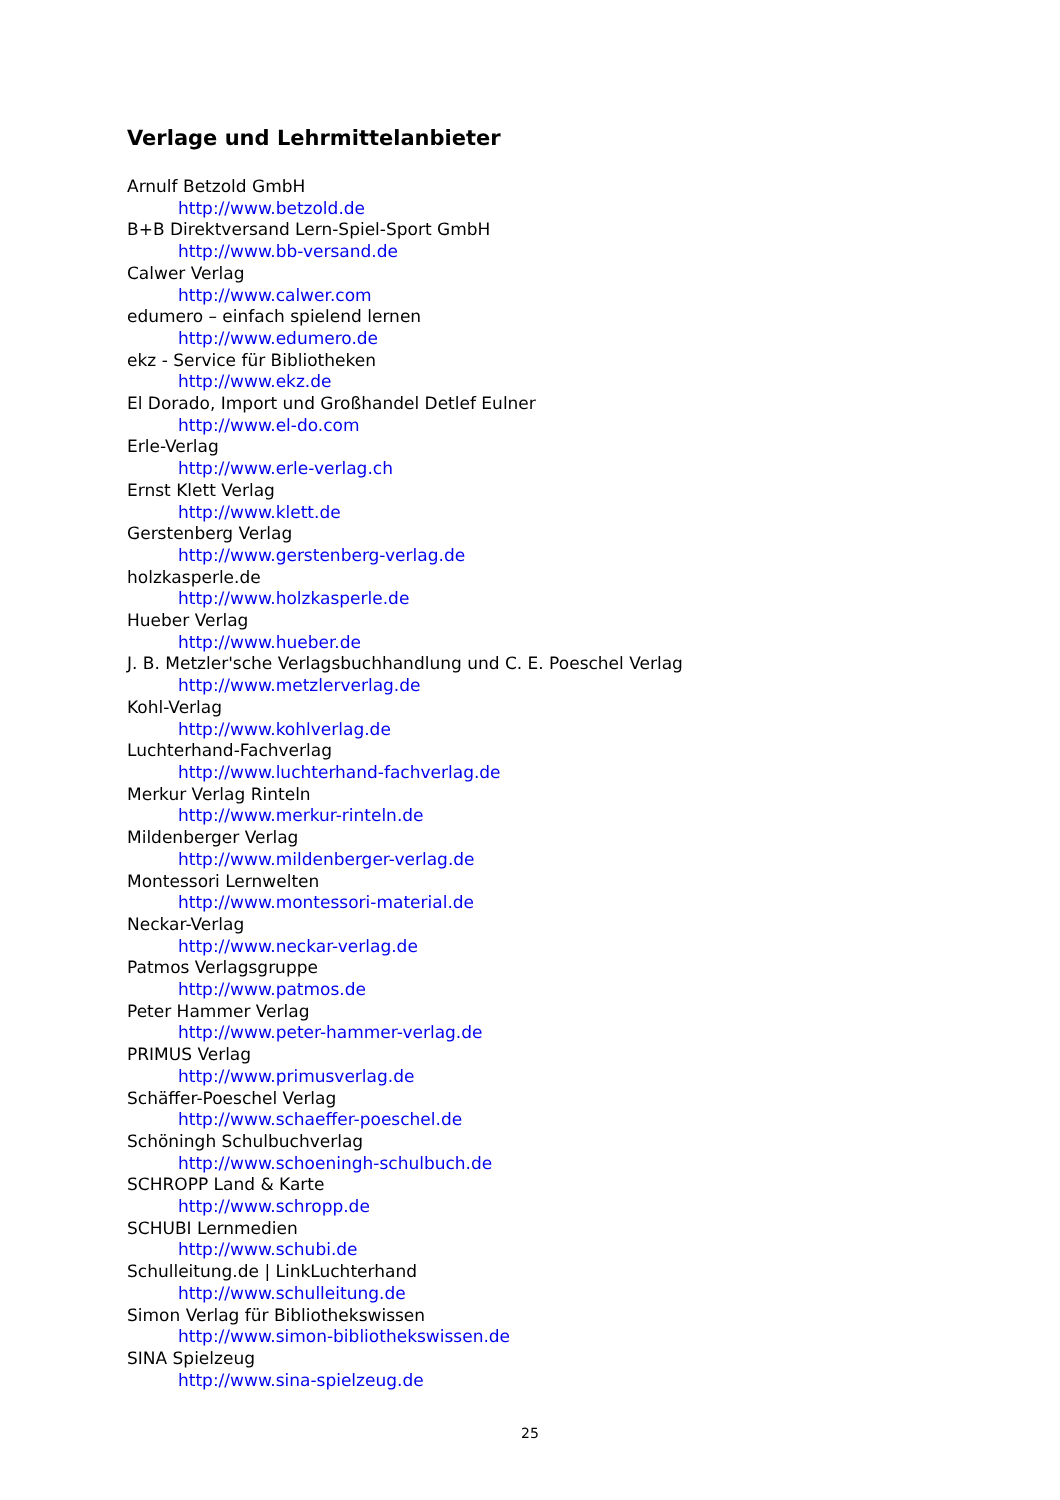Verlage und Lehrmittelanbieter
Arnulf Betzold GmbH
http://www.betzold.de
B+B Direktversand Lern-Spiel-Sport GmbH
http://www.bb-versand.de
Calwer Verlag
http://www.calwer.com
edumero – einfach spielend lernen
http://www.edumero.de
ekz - Service für Bibliotheken
http://www.ekz.de
El Dorado, Import und Großhandel Detlef Eulner
http://www.el-do.com
Erle-Verlag
http://www.erle-verlag.ch
Ernst Klett Verlag
http://www.klett.de
Gerstenberg Verlag
http://www.gerstenberg-verlag.de
holzkasperle.de
http://www.holzkasperle.de
Hueber Verlag
http://www.hueber.de
J. B. Metzler'sche Verlagsbuchhandlung und C. E. Poeschel Verlag
http://www.metzlerverlag.de
Kohl-Verlag
http://www.kohlverlag.de
Luchterhand-Fachverlag
http://www.luchterhand-fachverlag.de
Merkur Verlag Rinteln
http://www.merkur-rinteln.de
Mildenberger Verlag
http://www.mildenberger-verlag.de
Montessori Lernwelten
http://www.montessori-material.de
Neckar-Verlag
http://www.neckar-verlag.de
Patmos Verlagsgruppe
http://www.patmos.de
Peter Hammer Verlag
http://www.peter-hammer-verlag.de
PRIMUS Verlag
http://www.primusverlag.de
Schäffer-Poeschel Verlag
http://www.schaeffer-poeschel.de
Schöningh Schulbuchverlag
http://www.schoeningh-schulbuch.de
SCHROPP Land & Karte
http://www.schropp.de
SCHUBI Lernmedien
http://www.schubi.de
Schulleitung.de | LinkLuchterhand
http://www.schulleitung.de
Simon Verlag für Bibliothekswissen
http://www.simon-bibliothekswissen.de
SINA Spielzeug
http://www.sina-spielzeug.de
25